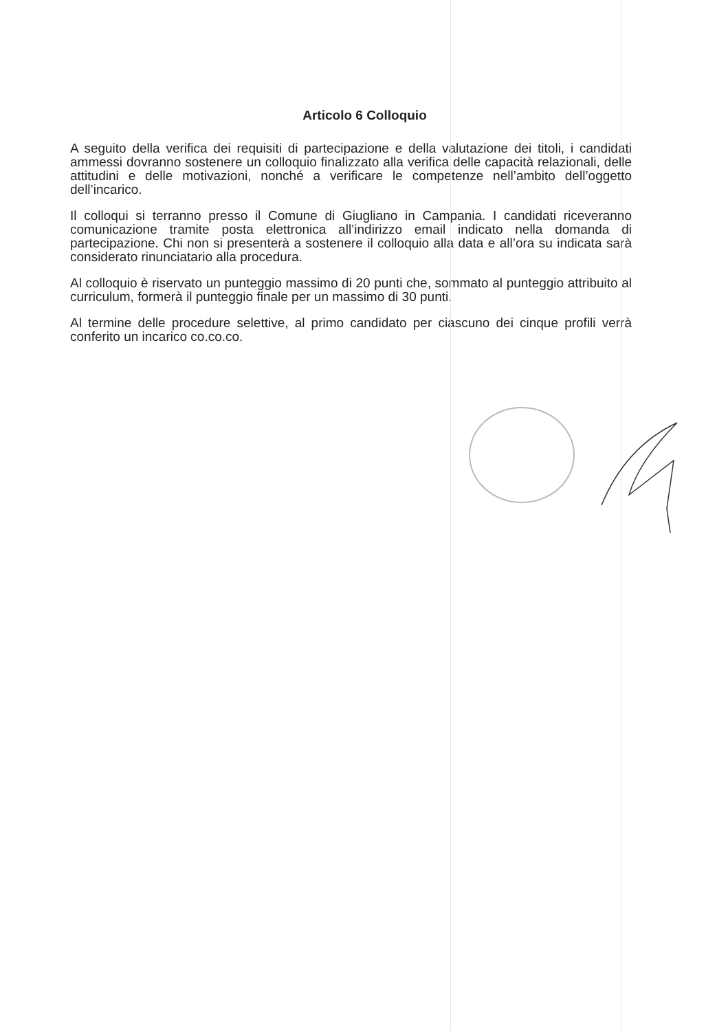Articolo 6 Colloquio
A seguito della verifica dei requisiti di partecipazione e della valutazione dei titoli, i candidati ammessi dovranno sostenere un colloquio finalizzato alla verifica delle capacità relazionali, delle attitudini e delle motivazioni, nonché a verificare le competenze nell’ambito dell’oggetto dell’incarico.
Il colloqui si terranno presso il Comune di Giugliano in Campania. I candidati riceveranno comunicazione tramite posta elettronica all’indirizzo email indicato nella domanda di partecipazione. Chi non si presenterà a sostenere il colloquio alla data e all’ora su indicata sarà considerato rinunciatario alla procedura.
Al colloquio è riservato un punteggio massimo di 20 punti che, sommato al punteggio attribuito al curriculum, formerà il punteggio finale per un massimo di 30 punti.
Al termine delle procedure selettive, al primo candidato per ciascuno dei cinque profili verrà conferito un incarico co.co.co.